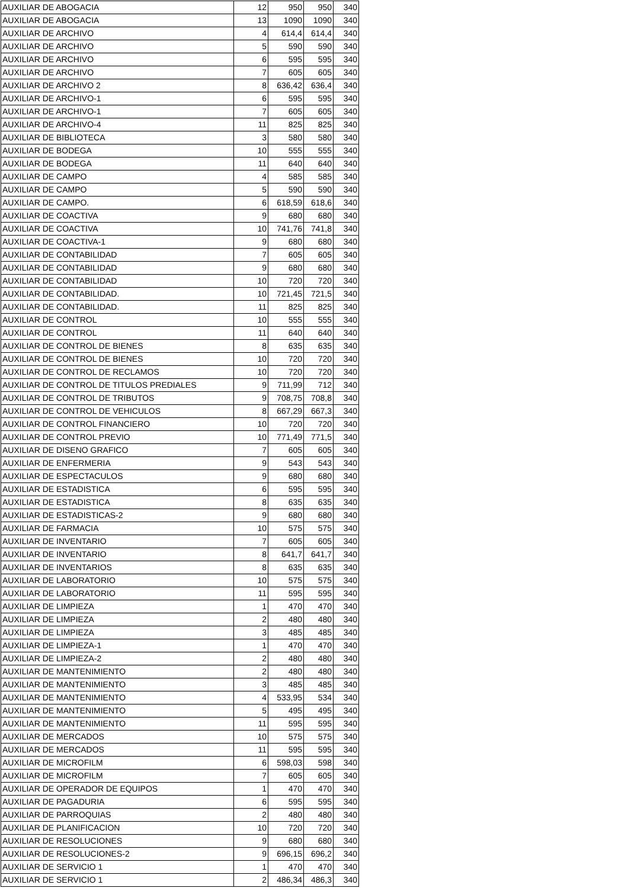| AUXILIAR DE ABOGACIA | 12 | 950 | 950 | 340 |
| AUXILIAR DE ABOGACIA | 13 | 1090 | 1090 | 340 |
| AUXILIAR DE ARCHIVO | 4 | 614,4 | 614,4 | 340 |
| AUXILIAR DE ARCHIVO | 5 | 590 | 590 | 340 |
| AUXILIAR DE ARCHIVO | 6 | 595 | 595 | 340 |
| AUXILIAR DE ARCHIVO | 7 | 605 | 605 | 340 |
| AUXILIAR DE ARCHIVO 2 | 8 | 636,42 | 636,4 | 340 |
| AUXILIAR DE ARCHIVO-1 | 6 | 595 | 595 | 340 |
| AUXILIAR DE ARCHIVO-1 | 7 | 605 | 605 | 340 |
| AUXILIAR DE ARCHIVO-4 | 11 | 825 | 825 | 340 |
| AUXILIAR DE BIBLIOTECA | 3 | 580 | 580 | 340 |
| AUXILIAR DE BODEGA | 10 | 555 | 555 | 340 |
| AUXILIAR DE BODEGA | 11 | 640 | 640 | 340 |
| AUXILIAR DE CAMPO | 4 | 585 | 585 | 340 |
| AUXILIAR DE CAMPO | 5 | 590 | 590 | 340 |
| AUXILIAR DE CAMPO. | 6 | 618,59 | 618,6 | 340 |
| AUXILIAR DE COACTIVA | 9 | 680 | 680 | 340 |
| AUXILIAR DE COACTIVA | 10 | 741,76 | 741,8 | 340 |
| AUXILIAR DE COACTIVA-1 | 9 | 680 | 680 | 340 |
| AUXILIAR DE CONTABILIDAD | 7 | 605 | 605 | 340 |
| AUXILIAR DE CONTABILIDAD | 9 | 680 | 680 | 340 |
| AUXILIAR DE CONTABILIDAD | 10 | 720 | 720 | 340 |
| AUXILIAR DE CONTABILIDAD. | 10 | 721,45 | 721,5 | 340 |
| AUXILIAR DE CONTABILIDAD. | 11 | 825 | 825 | 340 |
| AUXILIAR DE CONTROL | 10 | 555 | 555 | 340 |
| AUXILIAR DE CONTROL | 11 | 640 | 640 | 340 |
| AUXILIAR DE CONTROL DE BIENES | 8 | 635 | 635 | 340 |
| AUXILIAR DE CONTROL DE BIENES | 10 | 720 | 720 | 340 |
| AUXILIAR DE CONTROL DE RECLAMOS | 10 | 720 | 720 | 340 |
| AUXILIAR DE CONTROL DE TITULOS PREDIALES | 9 | 711,99 | 712 | 340 |
| AUXILIAR DE CONTROL DE TRIBUTOS | 9 | 708,75 | 708,8 | 340 |
| AUXILIAR DE CONTROL DE VEHICULOS | 8 | 667,29 | 667,3 | 340 |
| AUXILIAR DE CONTROL FINANCIERO | 10 | 720 | 720 | 340 |
| AUXILIAR DE CONTROL PREVIO | 10 | 771,49 | 771,5 | 340 |
| AUXILIAR DE DISENO GRAFICO | 7 | 605 | 605 | 340 |
| AUXILIAR DE ENFERMERIA | 9 | 543 | 543 | 340 |
| AUXILIAR DE ESPECTACULOS | 9 | 680 | 680 | 340 |
| AUXILIAR DE ESTADISTICA | 6 | 595 | 595 | 340 |
| AUXILIAR DE ESTADISTICA | 8 | 635 | 635 | 340 |
| AUXILIAR DE ESTADISTICAS-2 | 9 | 680 | 680 | 340 |
| AUXILIAR DE FARMACIA | 10 | 575 | 575 | 340 |
| AUXILIAR DE INVENTARIO | 7 | 605 | 605 | 340 |
| AUXILIAR DE INVENTARIO | 8 | 641,7 | 641,7 | 340 |
| AUXILIAR DE INVENTARIOS | 8 | 635 | 635 | 340 |
| AUXILIAR DE LABORATORIO | 10 | 575 | 575 | 340 |
| AUXILIAR DE LABORATORIO | 11 | 595 | 595 | 340 |
| AUXILIAR DE LIMPIEZA | 1 | 470 | 470 | 340 |
| AUXILIAR DE LIMPIEZA | 2 | 480 | 480 | 340 |
| AUXILIAR DE LIMPIEZA | 3 | 485 | 485 | 340 |
| AUXILIAR DE LIMPIEZA-1 | 1 | 470 | 470 | 340 |
| AUXILIAR DE LIMPIEZA-2 | 2 | 480 | 480 | 340 |
| AUXILIAR DE MANTENIMIENTO | 2 | 480 | 480 | 340 |
| AUXILIAR DE MANTENIMIENTO | 3 | 485 | 485 | 340 |
| AUXILIAR DE MANTENIMIENTO | 4 | 533,95 | 534 | 340 |
| AUXILIAR DE MANTENIMIENTO | 5 | 495 | 495 | 340 |
| AUXILIAR DE MANTENIMIENTO | 11 | 595 | 595 | 340 |
| AUXILIAR DE MERCADOS | 10 | 575 | 575 | 340 |
| AUXILIAR DE MERCADOS | 11 | 595 | 595 | 340 |
| AUXILIAR DE MICROFILM | 6 | 598,03 | 598 | 340 |
| AUXILIAR DE MICROFILM | 7 | 605 | 605 | 340 |
| AUXILIAR DE OPERADOR DE EQUIPOS | 1 | 470 | 470 | 340 |
| AUXILIAR DE PAGADURIA | 6 | 595 | 595 | 340 |
| AUXILIAR DE PARROQUIAS | 2 | 480 | 480 | 340 |
| AUXILIAR DE PLANIFICACION | 10 | 720 | 720 | 340 |
| AUXILIAR DE RESOLUCIONES | 9 | 680 | 680 | 340 |
| AUXILIAR DE RESOLUCIONES-2 | 9 | 696,15 | 696,2 | 340 |
| AUXILIAR DE SERVICIO 1 | 1 | 470 | 470 | 340 |
| AUXILIAR DE SERVICIO 1 | 2 | 486,34 | 486,3 | 340 |